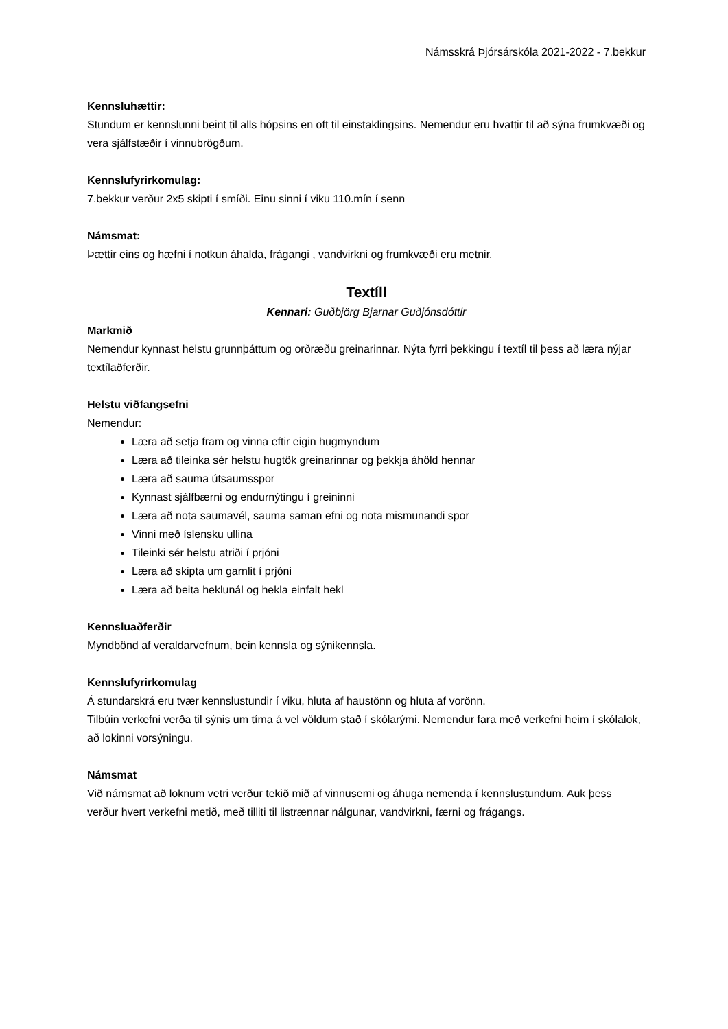Námsskrá Þjórsárskóla 2021-2022 - 7.bekkur
Kennsluhættir:
Stundum er kennslunni beint til alls hópsins en oft til einstaklingsins. Nemendur eru hvattir til að sýna frumkvæði og vera sjálfstæðir í vinnubrögðum.
Kennslufyrirkomulag:
7.bekkur verður 2x5 skipti í smíði. Einu sinni í viku 110.mín í senn
Námsmat:
Þættir eins og hæfni í notkun áhalda, frágangi , vandvirkni og frumkvæði eru metnir.
Textíll
Kennari: Guðbjörg Bjarnar Guðjónsdóttir
Markmið
Nemendur kynnast helstu grunnþáttum og orðræðu greinarinnar. Nýta fyrri þekkingu í textíl til þess að læra nýjar textílaðferðir.
Helstu viðfangsefni
Nemendur:
Læra að setja fram og vinna eftir eigin hugmyndum
Læra að tileinka sér helstu hugtök greinarinnar og þekkja áhöld hennar
Læra að sauma útsaumsspor
Kynnast sjálfbærni og endurnýtingu í greininni
Læra að nota saumavél, sauma saman efni og nota mismunandi spor
Vinni með íslensku ullina
Tileinki sér helstu atriði í prjóni
Læra að skipta um garnlit í prjóni
Læra að beita heklunál og hekla einfalt hekl
Kennsluaðferðir
Myndbönd af veraldarvefnum, bein kennsla og sýnikennsla.
Kennslufyrirkomulag
Á stundarskrá eru tvær kennslustundir í viku, hluta af haustönn og hluta af vorönn.
Tilbúin verkefni verða til sýnis um tíma á vel völdum stað í skólarými. Nemendur fara með verkefni heim í skólalok, að lokinni vorsýningu.
Námsmat
Við námsmat að loknum vetri verður tekið mið af vinnusemi og áhuga nemenda í kennslustundum. Auk þess verður hvert verkefni metið, með tilliti til listrænnar nálgunar, vandvirkni, færni og frágangs.